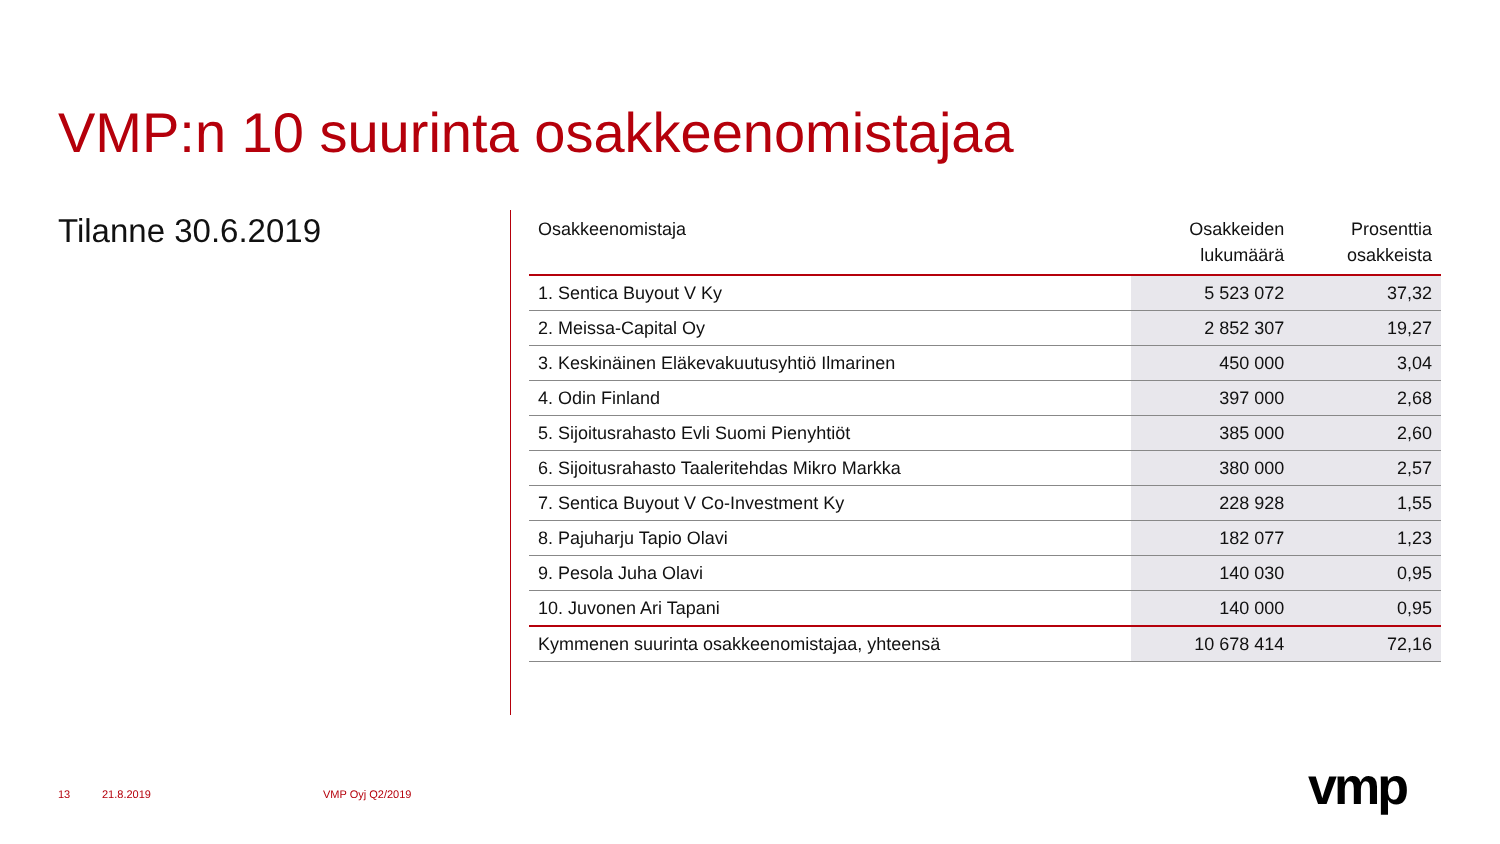VMP:n 10 suurinta osakkeenomistajaa
Tilanne 30.6.2019
| Osakkeenomistaja | Osakkeiden lukumäärä | Prosenttia osakkeista |
| --- | --- | --- |
| 1. Sentica Buyout V Ky | 5 523 072 | 37,32 |
| 2. Meissa-Capital Oy | 2 852 307 | 19,27 |
| 3. Keskinäinen Eläkevakuutusyhtiö Ilmarinen | 450 000 | 3,04 |
| 4. Odin Finland | 397 000 | 2,68 |
| 5. Sijoitusrahasto Evli Suomi Pienyhtiöt | 385 000 | 2,60 |
| 6. Sijoitusrahasto Taaleritehdas Mikro Markka | 380 000 | 2,57 |
| 7. Sentica Buyout V Co-Investment Ky | 228 928 | 1,55 |
| 8. Pajuharju Tapio Olavi | 182 077 | 1,23 |
| 9. Pesola Juha Olavi | 140 030 | 0,95 |
| 10. Juvonen Ari Tapani | 140 000 | 0,95 |
| Kymmenen suurinta osakkeenomistajaa, yhteensä | 10 678 414 | 72,16 |
13 21.8.2019 VMP Oyj Q2/2019 vmp